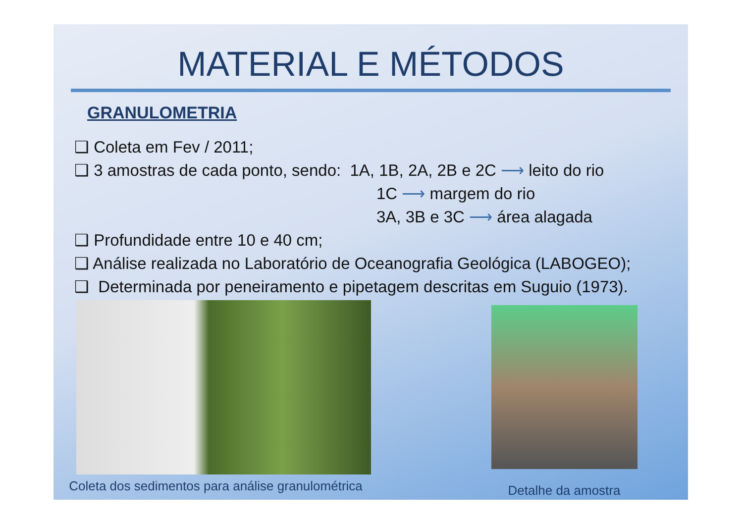MATERIAL E MÉTODOS
GRANULOMETRIA
❑ Coleta em Fev / 2011;
❑ 3 amostras de cada ponto, sendo: 1A, 1B, 2A, 2B e 2C ⟶ leito do rio
1C ⟶ margem do rio
3A, 3B e 3C ⟶ área alagada
❑ Profundidade entre 10 e 40 cm;
❑ Análise realizada no Laboratório de Oceanografia Geológica (LABOGEO);
❑ Determinada por peneiramento e pipetagem descritas em Suguio (1973).
Coleta dos sedimentos para análise granulométrica
Detalhe da amostra